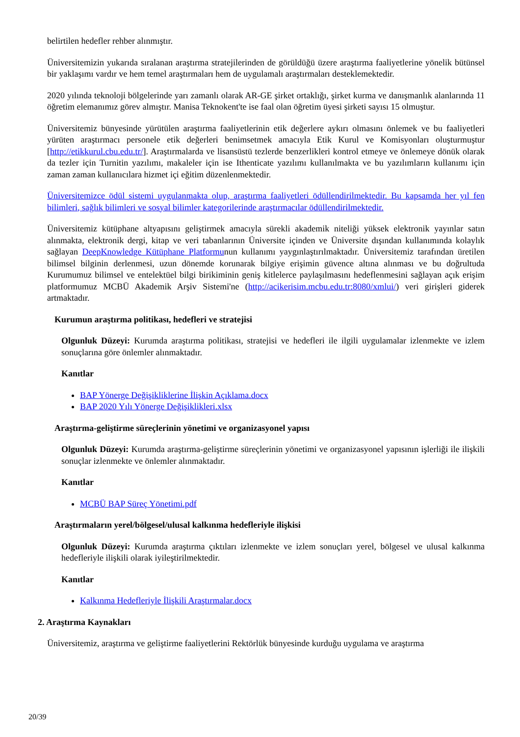belirtilen hedefler rehber alınmıştır.
Üniversitemizin yukarıda sıralanan araştırma stratejilerinden de görüldüğü üzere araştırma faaliyetlerine yönelik bütünsel bir yaklaşımı vardır ve hem temel araştırmaları hem de uygulamalı araştırmaları desteklemektedir.
2020 yılında teknoloji bölgelerinde yarı zamanlı olarak AR-GE şirket ortaklığı, şirket kurma ve danışmanlık alanlarında 11 öğretim elemanımız görev almıştır. Manisa Teknokent'te ise faal olan öğretim üyesi şirketi sayısı 15 olmuştur.
Üniversitemiz bünyesinde yürütülen araştırma faaliyetlerinin etik değerlere aykırı olmasını önlemek ve bu faaliyetleri yürüten araştırmacı personele etik değerleri benimsetmek amacıyla Etik Kurul ve Komisyonları oluşturmuştur [http://etikkurul.cbu.edu.tr/]. Araştırmalarda ve lisansüstü tezlerde benzerlikleri kontrol etmeye ve önlemeye dönük olarak da tezler için Turnitin yazılımı, makaleler için ise Ithenticate yazılımı kullanılmakta ve bu yazılımların kullanımı için zaman zaman kullanıcılara hizmet içi eğitim düzenlenmektedir.
Üniversitemizce ödül sistemi uygulanmakta olup, araştırma faaliyetleri ödüllendirilmektedir. Bu kapsamda her yıl fen bilimleri, sağlık bilimleri ve sosyal bilimler kategorilerinde araştırmacılar ödüllendirilmektedir.
Üniversitemiz kütüphane altyapısını geliştirmek amacıyla sürekli akademik niteliği yüksek elektronik yayınlar satın alınmakta, elektronik dergi, kitap ve veri tabanlarının Üniversite içinden ve Üniversite dışından kullanımında kolaylık sağlayan DeepKnowledge Kütüphane Platformunun kullanımı yaygınlaştırılmaktadır. Üniversitemiz tarafından üretilen bilimsel bilginin derlenmesi, uzun dönemde korunarak bilgiye erişimin güvence altına alınması ve bu doğrultuda Kurumumuz bilimsel ve entelektüel bilgi birikiminin geniş kitlelerce paylaşılmasını hedeflenmesini sağlayan açık erişim platformumuz MCBÜ Akademik Arşiv Sistemi'ne (http://acikerisim.mcbu.edu.tr:8080/xmlui/) veri girişleri giderek artmaktadır.
Kurumun araştırma politikası, hedefleri ve stratejisi
Olgunluk Düzeyi: Kurumda araştırma politikası, stratejisi ve hedefleri ile ilgili uygulamalar izlenmekte ve izlem sonuçlarına göre önlemler alınmaktadır.
Kanıtlar
BAP Yönerge Değişikliklerine İlişkin Açıklama.docx
BAP 2020 Yılı Yönerge Değişiklikleri.xlsx
Araştırma-geliştirme süreçlerinin yönetimi ve organizasyonel yapısı
Olgunluk Düzeyi: Kurumda araştırma-geliştirme süreçlerinin yönetimi ve organizasyonel yapısının işlerliği ile ilişkili sonuçlar izlenmekte ve önlemler alınmaktadır.
Kanıtlar
MCBÜ BAP Süreç Yönetimi.pdf
Araştırmaların yerel/bölgesel/ulusal kalkınma hedefleriyle ilişkisi
Olgunluk Düzeyi: Kurumda araştırma çıktıları izlenmekte ve izlem sonuçları yerel, bölgesel ve ulusal kalkınma hedefleriyle ilişkili olarak iyileştirilmektedir.
Kanıtlar
Kalkınma Hedefleriyle İlişkili Araştırmalar.docx
2. Araştırma Kaynakları
Üniversitemiz, araştırma ve geliştirme faaliyetlerini Rektörlük bünyesinde kurduğu uygulama ve araştırma
20/39